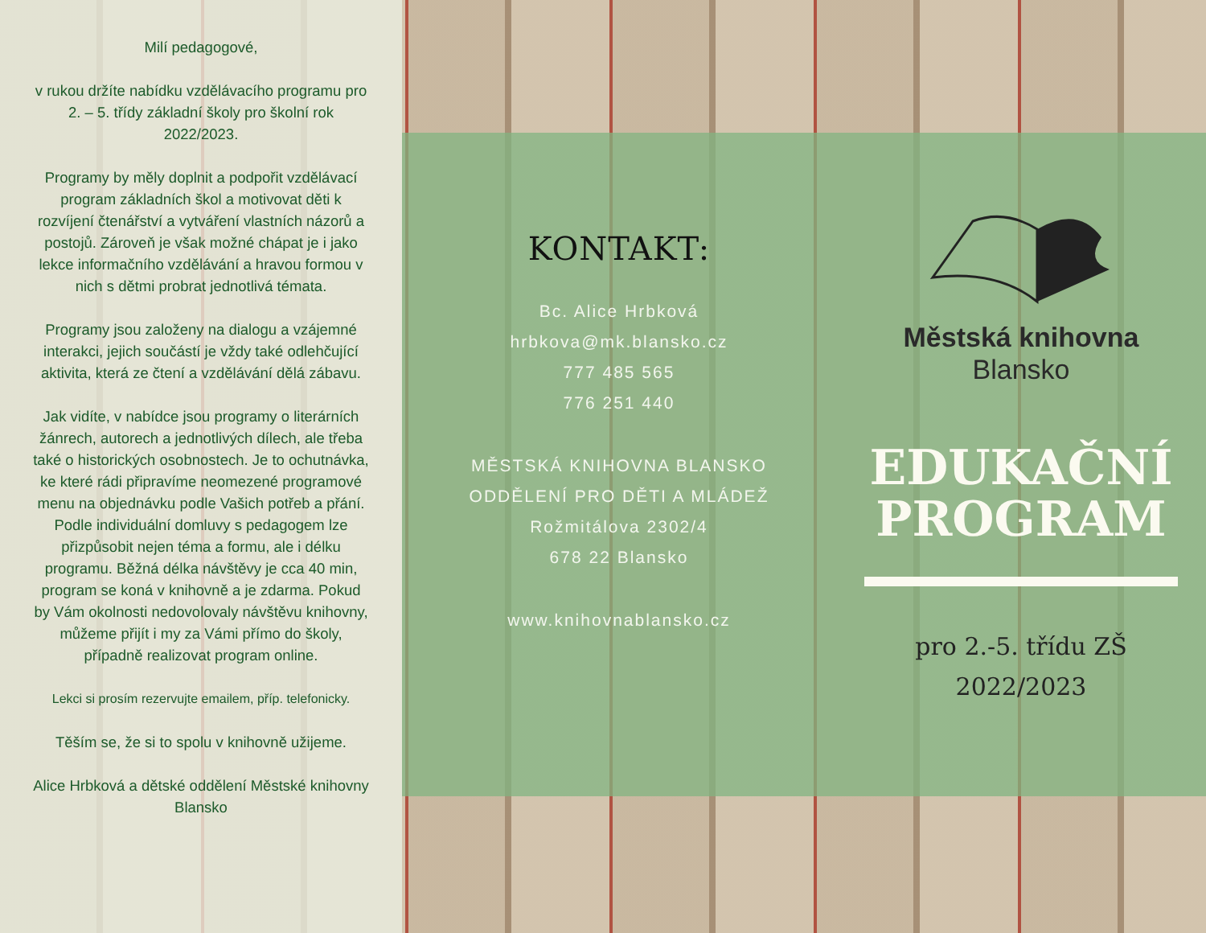Milí pedagogové,
v rukou držíte nabídku vzdělávacího programu pro 2. – 5. třídy základní školy pro školní rok 2022/2023.
Programy by měly doplnit a podpořit vzdělávací program základních škol a motivovat děti k rozvíjení čtenářství a vytváření vlastních názorů a postojů. Zároveň je však možné chápat je i jako lekce informačního vzdělávání a hravou formou v nich s dětmi probrat jednotlivá témata.
Programy jsou založeny na dialogu a vzájemné interakci, jejich součástí je vždy také odlehčující aktivita, která ze čtení a vzdělávání dělá zábavu.
Jak vidíte, v nabídce jsou programy o literárních žánrech, autorech a jednotlivých dílech, ale třeba také o historických osobnostech. Je to ochutnávka, ke které rádi připravíme neomezené programové menu na objednávku podle Vašich potřeb a přání. Podle individuální domluvy s pedagogem lze přizpůsobit nejen téma a formu, ale i délku programu. Běžná délka návštěvy je cca 40 min, program se koná v knihovně a je zdarma. Pokud by Vám okolnosti nedovolovaly návštěvu knihovny, můžeme přijít i my za Vámi přímo do školy, případně realizovat program online.
Lekci si prosím rezervujte emailem, příp. telefonicky.
Těším se, že si to spolu v knihovně užijeme.
Alice Hrbková a dětské oddělení Městské knihovny Blansko
KONTAKT:
Bc. Alice Hrbková
hrbkova@mk.blansko.cz
777 485 565
776 251 440
MĚSTSKÁ KNIHOVNA BLANSKO
ODDĚLENÍ PRO DĚTI A MLÁDEŽ
Rožmitálova 2302/4
678 22 Blansko
www.knihovnablansko.cz
Městská knihovna
Blansko
EDUKAČNÍ
PROGRAM
pro 2.-5. třídu ZŠ
2022/2023